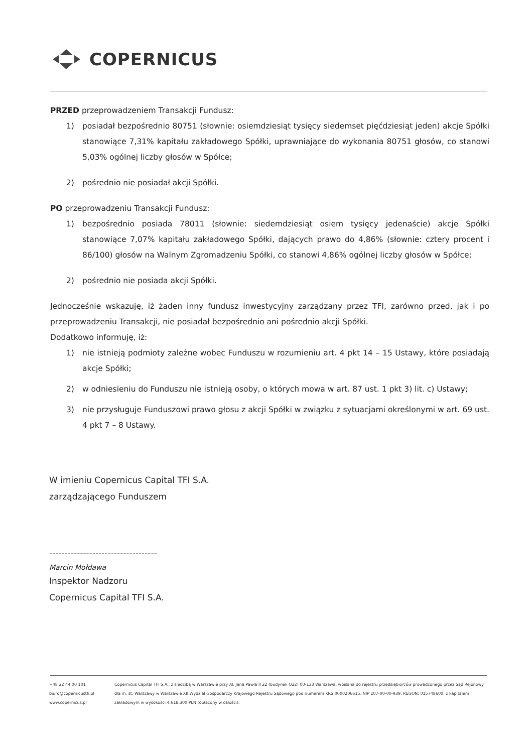COPERNICUS
PRZED przeprowadzeniem Transakcji Fundusz:
1) posiadał bezpośrednio 80751 (słownie: osiemdziesiąt tysięcy siedemset pięćdziesiąt jeden) akcje Spółki stanowiące 7,31% kapitału zakładowego Spółki, uprawniające do wykonania 80751 głosów, co stanowi 5,03% ogólnej liczby głosów w Spółce;
2) pośrednio nie posiadał akcji Spółki.
PO przeprowadzeniu Transakcji Fundusz:
1) bezpośrednio posiada 78011 (słownie: siedemdziesiąt osiem tysięcy jedenaście) akcje Spółki stanowiące 7,07% kapitału zakładowego Spółki, dających prawo do 4,86% (słownie: cztery procent i 86/100) głosów na Walnym Zgromadzeniu Spółki, co stanowi 4,86% ogólnej liczby głosów w Spółce;
2) pośrednio nie posiada akcji Spółki.
Jednocześnie wskazuję, iż żaden inny fundusz inwestycyjny zarządzany przez TFI, zarówno przed, jak i po przeprowadzeniu Transakcji, nie posiadał bezpośrednio ani pośrednio akcji Spółki.
Dodatkowo informuję, iż:
1) nie istnieją podmioty zależne wobec Funduszu w rozumieniu art. 4 pkt 14 – 15 Ustawy, które posiadają akcje Spółki;
2) w odniesieniu do Funduszu nie istnieją osoby, o których mowa w art. 87 ust. 1 pkt 3) lit. c) Ustawy;
3) nie przysługuje Funduszowi prawo głosu z akcji Spółki w związku z sytuacjami określonymi w art. 69 ust. 4 pkt 7 – 8 Ustawy.
W imieniu Copernicus Capital TFI S.A.
zarządzającego Funduszem
-----------------------------------
Marcin Mołdawa
Inspektor Nadzoru
Copernicus Capital TFI S.A.
+48 22 44 00 101
biuro@copernicustfi.pl
www.copernicus.pl
Copernicus Capital TFI S.A., z siedzibą w Warszawie przy Al. Jana Pawła II 22 (budynek Q22) 00-133 Warszawa, wpisana do rejestru przedsiębiorców prowadzonego przez Sąd Rejonowy dla m. st. Warszawy w Warszawie XII Wydział Gospodarczy Krajowego Rejestru Sądowego pod numerem KRS 0000206615, NIP 107-00-00-939, REGON: 015748600, z kapitałem zakładowym w wysokości 4.618.300 PLN (opłacony w całości).